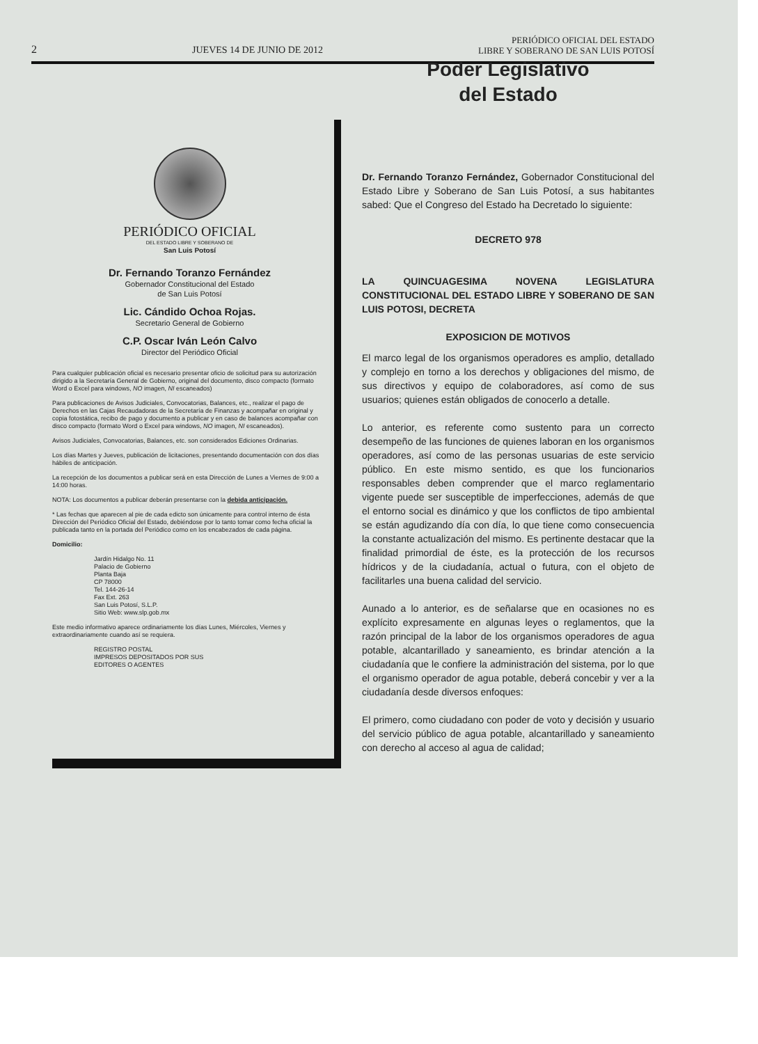2 JUEVES 14 DE JUNIO DE 2012 PERIÓDICO OFICIAL DEL ESTADO
LIBRE Y SOBERANO DE SAN LUIS POTOSÍ
PERIÓDICO OFICIAL
DEL ESTADO LIBRE Y SOBERANO DE
San Luis Potosí
Dr. Fernando Toranzo Fernández
Gobernador Constitucional del Estado
de San Luis Potosí
Lic. Cándido Ochoa Rojas.
Secretario General de Gobierno
C.P. Oscar Iván León Calvo
Director del Periódico Oficial
Para cualquier publicación oficial es necesario presentar oficio de solicitud para su autorización dirigido a la Secretaría General de Gobierno, original del documento, disco compacto (formato Word o Excel para windows, NO imagen, NI escaneados)
Para publicaciones de Avisos Judiciales, Convocatorias, Balances, etc., realizar el pago de Derechos en las Cajas Recaudadoras de la Secretaría de Finanzas y acompañar en original y copia fotostática, recibo de pago y documento a publicar y en caso de balances acompañar con disco compacto (formato Word o Excel para windows, NO imagen, NI escaneados).
Avisos Judiciales, Convocatorias, Balances, etc. son considerados Ediciones Ordinarias.
Los días Martes y Jueves, publicación de licitaciones, presentando documentación con dos días hábiles de anticipación.
La recepción de los documentos a publicar será en esta Dirección de Lunes a Viernes de 9:00 a 14:00 horas.
NOTA: Los documentos a publicar deberán presentarse con la debida anticipación.
* Las fechas que aparecen al pie de cada edicto son únicamente para control interno de ésta Dirección del Periódico Oficial del Estado, debiéndose por lo tanto tomar como fecha oficial la publicada tanto en la portada del Periódico como en los encabezados de cada página.
Domicilio:
Jardín Hidalgo No. 11
Palacio de Gobierno
Planta Baja
CP 78000
Tel. 144-26-14
Fax Ext. 263
San Luis Potosí, S.L.P.
Sitio Web: www.slp.gob.mx
Este medio informativo aparece ordinariamente los días Lunes, Miércoles, Viernes y extraordinariamente cuando así se requiera.
REGISTRO POSTAL
IMPRESOS DEPOSITADOS POR SUS
EDITORES O AGENTES
Poder Legislativo
del Estado
Dr. Fernando Toranzo Fernández, Gobernador Constitucional del Estado Libre y Soberano de San Luis Potosí, a sus habitantes sabed: Que el Congreso del Estado ha Decretado lo siguiente:
DECRETO 978
LA QUINCUAGESIMA NOVENA LEGISLATURA CONSTITUCIONAL DEL ESTADO LIBRE Y SOBERANO DE SAN LUIS POTOSI, DECRETA
EXPOSICION DE MOTIVOS
El marco legal de los organismos operadores es amplio, detallado y complejo en torno a los derechos y obligaciones del mismo, de sus directivos y equipo de colaboradores, así como de sus usuarios; quienes están obligados de conocerlo a detalle.
Lo anterior, es referente como sustento para un correcto desempeño de las funciones de quienes laboran en los organismos operadores, así como de las personas usuarias de este servicio público. En este mismo sentido, es que los funcionarios responsables deben comprender que el marco reglamentario vigente puede ser susceptible de imperfecciones, además de que el entorno social es dinámico y que los conflictos de tipo ambiental se están agudizando día con día, lo que tiene como consecuencia la constante actualización del mismo. Es pertinente destacar que la finalidad primordial de éste, es la protección de los recursos hídricos y de la ciudadanía, actual o futura, con el objeto de facilitarles una buena calidad del servicio.
Aunado a lo anterior, es de señalarse que en ocasiones no es explícito expresamente en algunas leyes o reglamentos, que la razón principal de la labor de los organismos operadores de agua potable, alcantarillado y saneamiento, es brindar atención a la ciudadanía que le confiere la administración del sistema, por lo que el organismo operador de agua potable, deberá concebir y ver a la ciudadanía desde diversos enfoques:
El primero, como ciudadano con poder de voto y decisión y usuario del servicio público de agua potable, alcantarillado y saneamiento con derecho al acceso al agua de calidad;